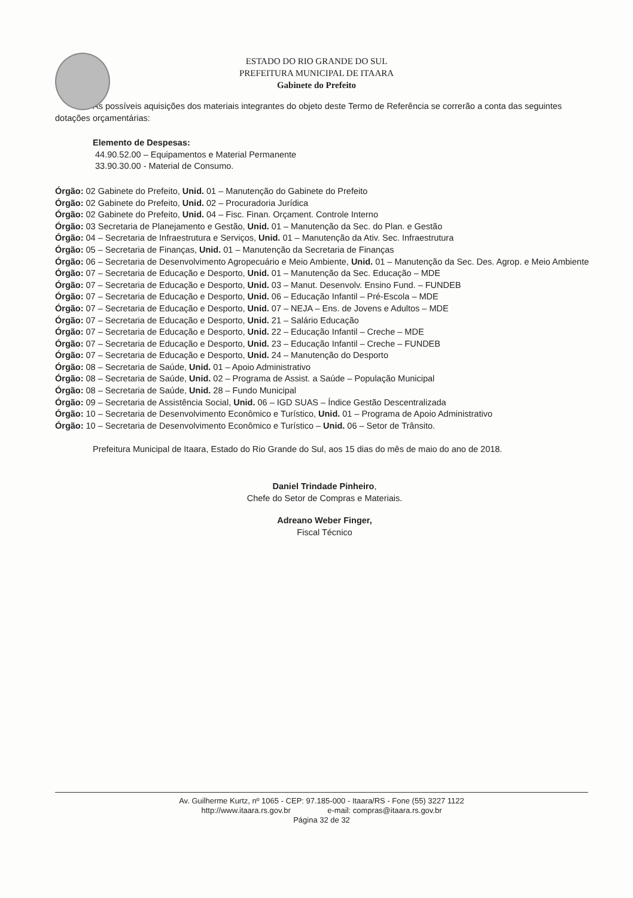ESTADO DO RIO GRANDE DO SUL
PREFEITURA MUNICIPAL DE ITAARA
Gabinete do Prefeito
As possíveis aquisições dos materiais integrantes do objeto deste Termo de Referência se correrão a conta das seguintes dotações orçamentárias:
Elemento de Despesas:
44.90.52.00 – Equipamentos e Material Permanente
33.90.30.00 - Material de Consumo.
Órgão: 02 Gabinete do Prefeito, Unid. 01 – Manutenção do Gabinete do Prefeito
Órgão: 02 Gabinete do Prefeito, Unid. 02 – Procuradoria Jurídica
Órgão: 02 Gabinete do Prefeito, Unid. 04 – Fisc. Finan. Orçament. Controle Interno
Órgão: 03 Secretaria de Planejamento e Gestão, Unid. 01 – Manutenção da Sec. do Plan. e Gestão
Órgão: 04 – Secretaria de Infraestrutura e Serviços, Unid. 01 – Manutenção da Ativ. Sec. Infraestrutura
Órgão: 05 – Secretaria de Finanças, Unid. 01 – Manutenção da Secretaria de Finanças
Órgão: 06 – Secretaria de Desenvolvimento Agropecuário e Meio Ambiente, Unid. 01 – Manutenção da Sec. Des. Agrop. e Meio Ambiente
Órgão: 07 – Secretaria de Educação e Desporto, Unid. 01 – Manutenção da Sec. Educação – MDE
Órgão: 07 – Secretaria de Educação e Desporto, Unid. 03 – Manut. Desenvolv. Ensino Fund. – FUNDEB
Órgão: 07 – Secretaria de Educação e Desporto, Unid. 06 – Educação Infantil – Pré-Escola – MDE
Órgão: 07 – Secretaria de Educação e Desporto, Unid. 07 – NEJA – Ens. de Jovens e Adultos – MDE
Órgão: 07 – Secretaria de Educação e Desporto, Unid. 21 – Salário Educação
Órgão: 07 – Secretaria de Educação e Desporto, Unid. 22 – Educação Infantil – Creche – MDE
Órgão: 07 – Secretaria de Educação e Desporto, Unid. 23 – Educação Infantil – Creche – FUNDEB
Órgão: 07 – Secretaria de Educação e Desporto, Unid. 24 – Manutenção do Desporto
Órgão: 08 – Secretaria de Saúde, Unid. 01 – Apoio Administrativo
Órgão: 08 – Secretaria de Saúde, Unid. 02 – Programa de Assist. a Saúde – População Municipal
Órgão: 08 – Secretaria de Saúde, Unid. 28 – Fundo Municipal
Órgão: 09 – Secretaria de Assistência Social, Unid. 06 – IGD SUAS – Índice Gestão Descentralizada
Órgão: 10 – Secretaria de Desenvolvimento Econômico e Turístico, Unid. 01 – Programa de Apoio Administrativo
Órgão: 10 – Secretaria de Desenvolvimento Econômico e Turístico – Unid. 06 – Setor de Trânsito.
Prefeitura Municipal de Itaara, Estado do Rio Grande do Sul, aos 15 dias do mês de maio do ano de 2018.
Daniel Trindade Pinheiro,
Chefe do Setor de Compras e Materiais.
Adreano Weber Finger,
Fiscal Técnico
Av. Guilherme Kurtz, nº 1065 - CEP: 97.185-000 - Itaara/RS - Fone (55) 3227 1122
http://www.itaara.rs.gov.br e-mail: compras@itaara.rs.gov.br
Página 32 de 32